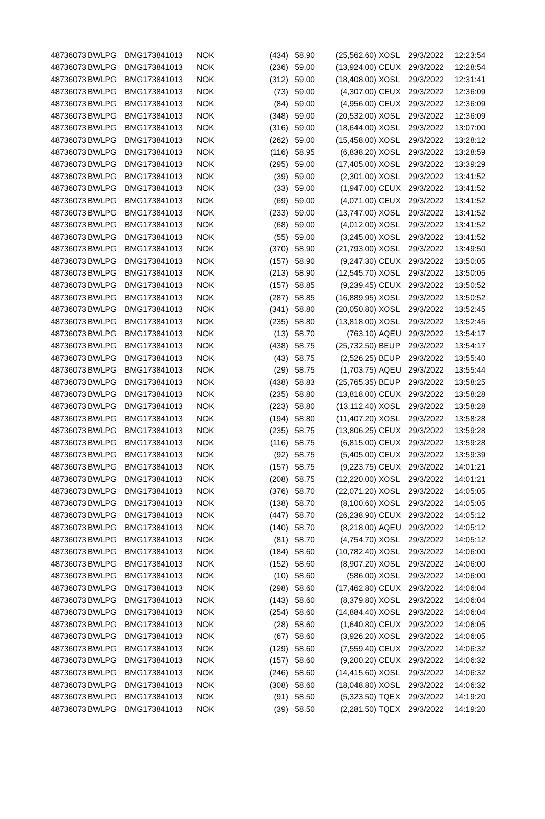| 48736073 | BWLPG | BMG173841013 | NOK | (434) | 58.90 | (25,562.60) | XOSL | 29/3/2022 | 12:23:54 |
| 48736073 | BWLPG | BMG173841013 | NOK | (236) | 59.00 | (13,924.00) | CEUX | 29/3/2022 | 12:28:54 |
| 48736073 | BWLPG | BMG173841013 | NOK | (312) | 59.00 | (18,408.00) | XOSL | 29/3/2022 | 12:31:41 |
| 48736073 | BWLPG | BMG173841013 | NOK | (73) | 59.00 | (4,307.00) | CEUX | 29/3/2022 | 12:36:09 |
| 48736073 | BWLPG | BMG173841013 | NOK | (84) | 59.00 | (4,956.00) | CEUX | 29/3/2022 | 12:36:09 |
| 48736073 | BWLPG | BMG173841013 | NOK | (348) | 59.00 | (20,532.00) | XOSL | 29/3/2022 | 12:36:09 |
| 48736073 | BWLPG | BMG173841013 | NOK | (316) | 59.00 | (18,644.00) | XOSL | 29/3/2022 | 13:07:00 |
| 48736073 | BWLPG | BMG173841013 | NOK | (262) | 59.00 | (15,458.00) | XOSL | 29/3/2022 | 13:28:12 |
| 48736073 | BWLPG | BMG173841013 | NOK | (116) | 58.95 | (6,838.20) | XOSL | 29/3/2022 | 13:28:59 |
| 48736073 | BWLPG | BMG173841013 | NOK | (295) | 59.00 | (17,405.00) | XOSL | 29/3/2022 | 13:39:29 |
| 48736073 | BWLPG | BMG173841013 | NOK | (39) | 59.00 | (2,301.00) | XOSL | 29/3/2022 | 13:41:52 |
| 48736073 | BWLPG | BMG173841013 | NOK | (33) | 59.00 | (1,947.00) | CEUX | 29/3/2022 | 13:41:52 |
| 48736073 | BWLPG | BMG173841013 | NOK | (69) | 59.00 | (4,071.00) | CEUX | 29/3/2022 | 13:41:52 |
| 48736073 | BWLPG | BMG173841013 | NOK | (233) | 59.00 | (13,747.00) | XOSL | 29/3/2022 | 13:41:52 |
| 48736073 | BWLPG | BMG173841013 | NOK | (68) | 59.00 | (4,012.00) | XOSL | 29/3/2022 | 13:41:52 |
| 48736073 | BWLPG | BMG173841013 | NOK | (55) | 59.00 | (3,245.00) | XOSL | 29/3/2022 | 13:41:52 |
| 48736073 | BWLPG | BMG173841013 | NOK | (370) | 58.90 | (21,793.00) | XOSL | 29/3/2022 | 13:49:50 |
| 48736073 | BWLPG | BMG173841013 | NOK | (157) | 58.90 | (9,247.30) | CEUX | 29/3/2022 | 13:50:05 |
| 48736073 | BWLPG | BMG173841013 | NOK | (213) | 58.90 | (12,545.70) | XOSL | 29/3/2022 | 13:50:05 |
| 48736073 | BWLPG | BMG173841013 | NOK | (157) | 58.85 | (9,239.45) | CEUX | 29/3/2022 | 13:50:52 |
| 48736073 | BWLPG | BMG173841013 | NOK | (287) | 58.85 | (16,889.95) | XOSL | 29/3/2022 | 13:50:52 |
| 48736073 | BWLPG | BMG173841013 | NOK | (341) | 58.80 | (20,050.80) | XOSL | 29/3/2022 | 13:52:45 |
| 48736073 | BWLPG | BMG173841013 | NOK | (235) | 58.80 | (13,818.00) | XOSL | 29/3/2022 | 13:52:45 |
| 48736073 | BWLPG | BMG173841013 | NOK | (13) | 58.70 | (763.10) | AQEU | 29/3/2022 | 13:54:17 |
| 48736073 | BWLPG | BMG173841013 | NOK | (438) | 58.75 | (25,732.50) | BEUP | 29/3/2022 | 13:54:17 |
| 48736073 | BWLPG | BMG173841013 | NOK | (43) | 58.75 | (2,526.25) | BEUP | 29/3/2022 | 13:55:40 |
| 48736073 | BWLPG | BMG173841013 | NOK | (29) | 58.75 | (1,703.75) | AQEU | 29/3/2022 | 13:55:44 |
| 48736073 | BWLPG | BMG173841013 | NOK | (438) | 58.83 | (25,765.35) | BEUP | 29/3/2022 | 13:58:25 |
| 48736073 | BWLPG | BMG173841013 | NOK | (235) | 58.80 | (13,818.00) | CEUX | 29/3/2022 | 13:58:28 |
| 48736073 | BWLPG | BMG173841013 | NOK | (223) | 58.80 | (13,112.40) | XOSL | 29/3/2022 | 13:58:28 |
| 48736073 | BWLPG | BMG173841013 | NOK | (194) | 58.80 | (11,407.20) | XOSL | 29/3/2022 | 13:58:28 |
| 48736073 | BWLPG | BMG173841013 | NOK | (235) | 58.75 | (13,806.25) | CEUX | 29/3/2022 | 13:59:28 |
| 48736073 | BWLPG | BMG173841013 | NOK | (116) | 58.75 | (6,815.00) | CEUX | 29/3/2022 | 13:59:28 |
| 48736073 | BWLPG | BMG173841013 | NOK | (92) | 58.75 | (5,405.00) | CEUX | 29/3/2022 | 13:59:39 |
| 48736073 | BWLPG | BMG173841013 | NOK | (157) | 58.75 | (9,223.75) | CEUX | 29/3/2022 | 14:01:21 |
| 48736073 | BWLPG | BMG173841013 | NOK | (208) | 58.75 | (12,220.00) | XOSL | 29/3/2022 | 14:01:21 |
| 48736073 | BWLPG | BMG173841013 | NOK | (376) | 58.70 | (22,071.20) | XOSL | 29/3/2022 | 14:05:05 |
| 48736073 | BWLPG | BMG173841013 | NOK | (138) | 58.70 | (8,100.60) | XOSL | 29/3/2022 | 14:05:05 |
| 48736073 | BWLPG | BMG173841013 | NOK | (447) | 58.70 | (26,238.90) | CEUX | 29/3/2022 | 14:05:12 |
| 48736073 | BWLPG | BMG173841013 | NOK | (140) | 58.70 | (8,218.00) | AQEU | 29/3/2022 | 14:05:12 |
| 48736073 | BWLPG | BMG173841013 | NOK | (81) | 58.70 | (4,754.70) | XOSL | 29/3/2022 | 14:05:12 |
| 48736073 | BWLPG | BMG173841013 | NOK | (184) | 58.60 | (10,782.40) | XOSL | 29/3/2022 | 14:06:00 |
| 48736073 | BWLPG | BMG173841013 | NOK | (152) | 58.60 | (8,907.20) | XOSL | 29/3/2022 | 14:06:00 |
| 48736073 | BWLPG | BMG173841013 | NOK | (10) | 58.60 | (586.00) | XOSL | 29/3/2022 | 14:06:00 |
| 48736073 | BWLPG | BMG173841013 | NOK | (298) | 58.60 | (17,462.80) | CEUX | 29/3/2022 | 14:06:04 |
| 48736073 | BWLPG | BMG173841013 | NOK | (143) | 58.60 | (8,379.80) | XOSL | 29/3/2022 | 14:06:04 |
| 48736073 | BWLPG | BMG173841013 | NOK | (254) | 58.60 | (14,884.40) | XOSL | 29/3/2022 | 14:06:04 |
| 48736073 | BWLPG | BMG173841013 | NOK | (28) | 58.60 | (1,640.80) | CEUX | 29/3/2022 | 14:06:05 |
| 48736073 | BWLPG | BMG173841013 | NOK | (67) | 58.60 | (3,926.20) | XOSL | 29/3/2022 | 14:06:05 |
| 48736073 | BWLPG | BMG173841013 | NOK | (129) | 58.60 | (7,559.40) | CEUX | 29/3/2022 | 14:06:32 |
| 48736073 | BWLPG | BMG173841013 | NOK | (157) | 58.60 | (9,200.20) | CEUX | 29/3/2022 | 14:06:32 |
| 48736073 | BWLPG | BMG173841013 | NOK | (246) | 58.60 | (14,415.60) | XOSL | 29/3/2022 | 14:06:32 |
| 48736073 | BWLPG | BMG173841013 | NOK | (308) | 58.60 | (18,048.80) | XOSL | 29/3/2022 | 14:06:32 |
| 48736073 | BWLPG | BMG173841013 | NOK | (91) | 58.50 | (5,323.50) | TQEX | 29/3/2022 | 14:19:20 |
| 48736073 | BWLPG | BMG173841013 | NOK | (39) | 58.50 | (2,281.50) | TQEX | 29/3/2022 | 14:19:20 |